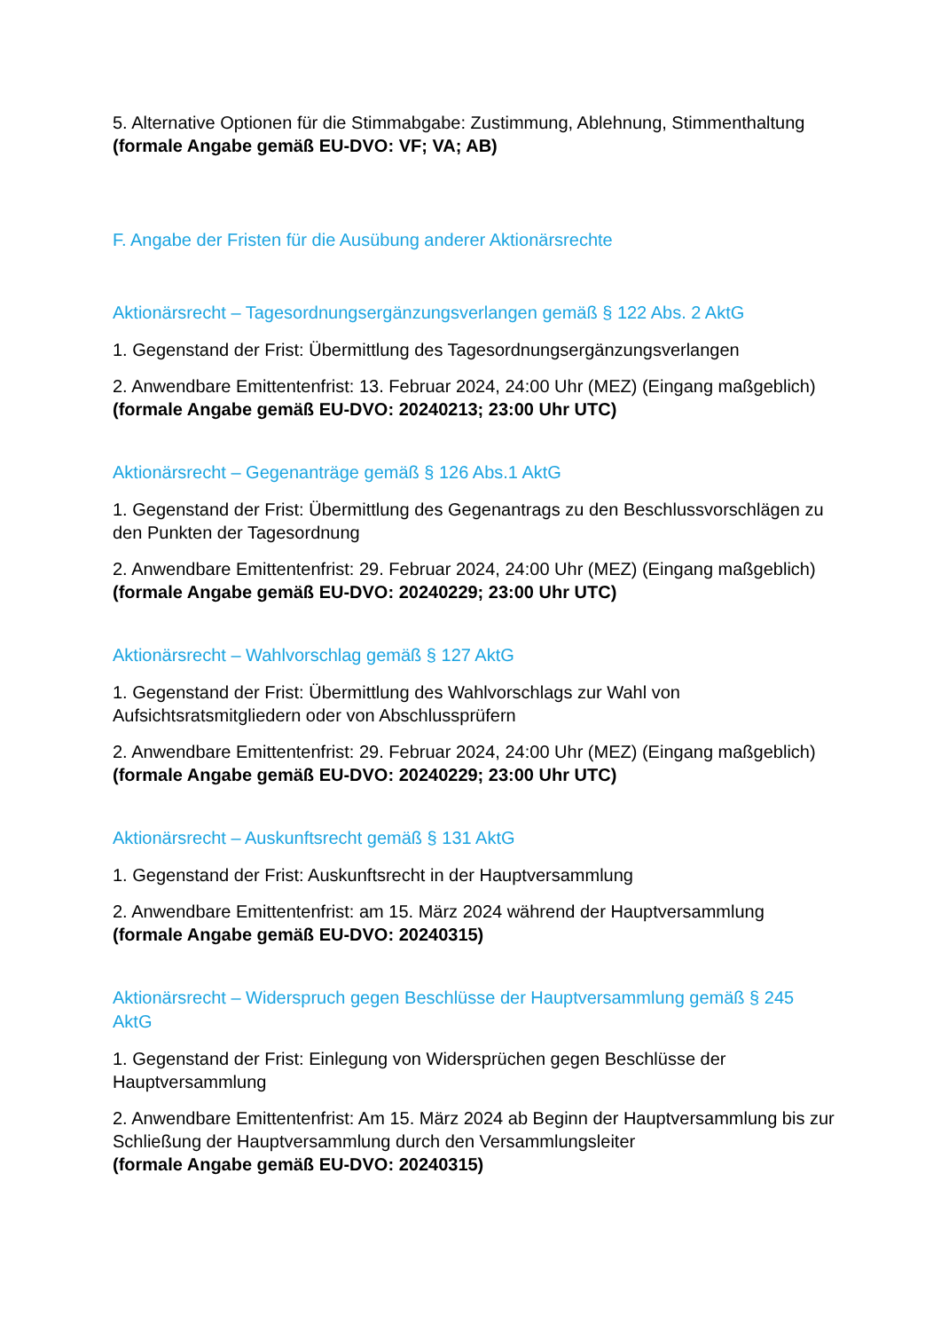5. Alternative Optionen für die Stimmabgabe: Zustimmung, Ablehnung, Stimmenthaltung (formale Angabe gemäß EU-DVO: VF; VA; AB)
F. Angabe der Fristen für die Ausübung anderer Aktionärsrechte
Aktionärsrecht – Tagesordnungsergänzungsverlangen gemäß § 122 Abs. 2 AktG
1. Gegenstand der Frist: Übermittlung des Tagesordnungsergänzungsverlangen
2. Anwendbare Emittentenfrist: 13. Februar 2024, 24:00 Uhr (MEZ) (Eingang maßgeblich) (formale Angabe gemäß EU-DVO: 20240213; 23:00 Uhr UTC)
Aktionärsrecht – Gegenanträge gemäß § 126 Abs.1 AktG
1. Gegenstand der Frist: Übermittlung des Gegenantrags zu den Beschlussvorschlägen zu den Punkten der Tagesordnung
2. Anwendbare Emittentenfrist: 29. Februar 2024, 24:00 Uhr (MEZ) (Eingang maßgeblich) (formale Angabe gemäß EU-DVO: 20240229; 23:00 Uhr UTC)
Aktionärsrecht – Wahlvorschlag gemäß § 127 AktG
1. Gegenstand der Frist: Übermittlung des Wahlvorschlags zur Wahl von Aufsichtsratsmitgliedern oder von Abschlussprüfern
2. Anwendbare Emittentenfrist: 29. Februar 2024, 24:00 Uhr (MEZ) (Eingang maßgeblich) (formale Angabe gemäß EU-DVO: 20240229; 23:00 Uhr UTC)
Aktionärsrecht – Auskunftsrecht gemäß § 131 AktG
1. Gegenstand der Frist: Auskunftsrecht in der Hauptversammlung
2. Anwendbare Emittentenfrist: am 15. März 2024 während der Hauptversammlung (formale Angabe gemäß EU-DVO: 20240315)
Aktionärsrecht – Widerspruch gegen Beschlüsse der Hauptversammlung gemäß § 245 AktG
1. Gegenstand der Frist: Einlegung von Widersprüchen gegen Beschlüsse der Hauptversammlung
2. Anwendbare Emittentenfrist: Am 15. März 2024 ab Beginn der Hauptversammlung bis zur Schließung der Hauptversammlung durch den Versammlungsleiter
(formale Angabe gemäß EU-DVO: 20240315)